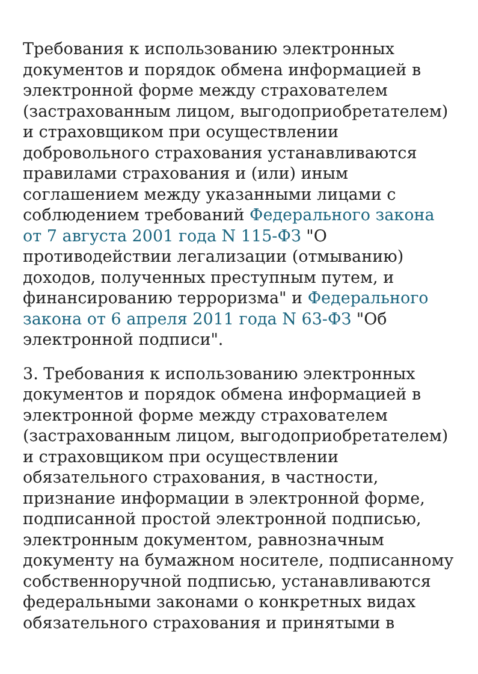Требования к использованию электронных документов и порядок обмена информацией в электронной форме между страхователем (застрахованным лицом, выгодоприобретателем) и страховщиком при осуществлении добровольного страхования устанавливаются правилами страхования и (или) иным соглашением между указанными лицами с соблюдением требований Федерального закона от 7 августа 2001 года N 115-ФЗ "О противодействии легализации (отмыванию) доходов, полученных преступным путем, и финансированию терроризма" и Федерального закона от 6 апреля 2011 года N 63-ФЗ "Об электронной подписи".
3. Требования к использованию электронных документов и порядок обмена информацией в электронной форме между страхователем (застрахованным лицом, выгодоприобретателем) и страховщиком при осуществлении обязательного страхования, в частности, признание информации в электронной форме, подписанной простой электронной подписью, электронным документом, равнозначным документу на бумажном носителе, подписанному собственноручной подписью, устанавливаются федеральными законами о конкретных видах обязательного страхования и принятыми в